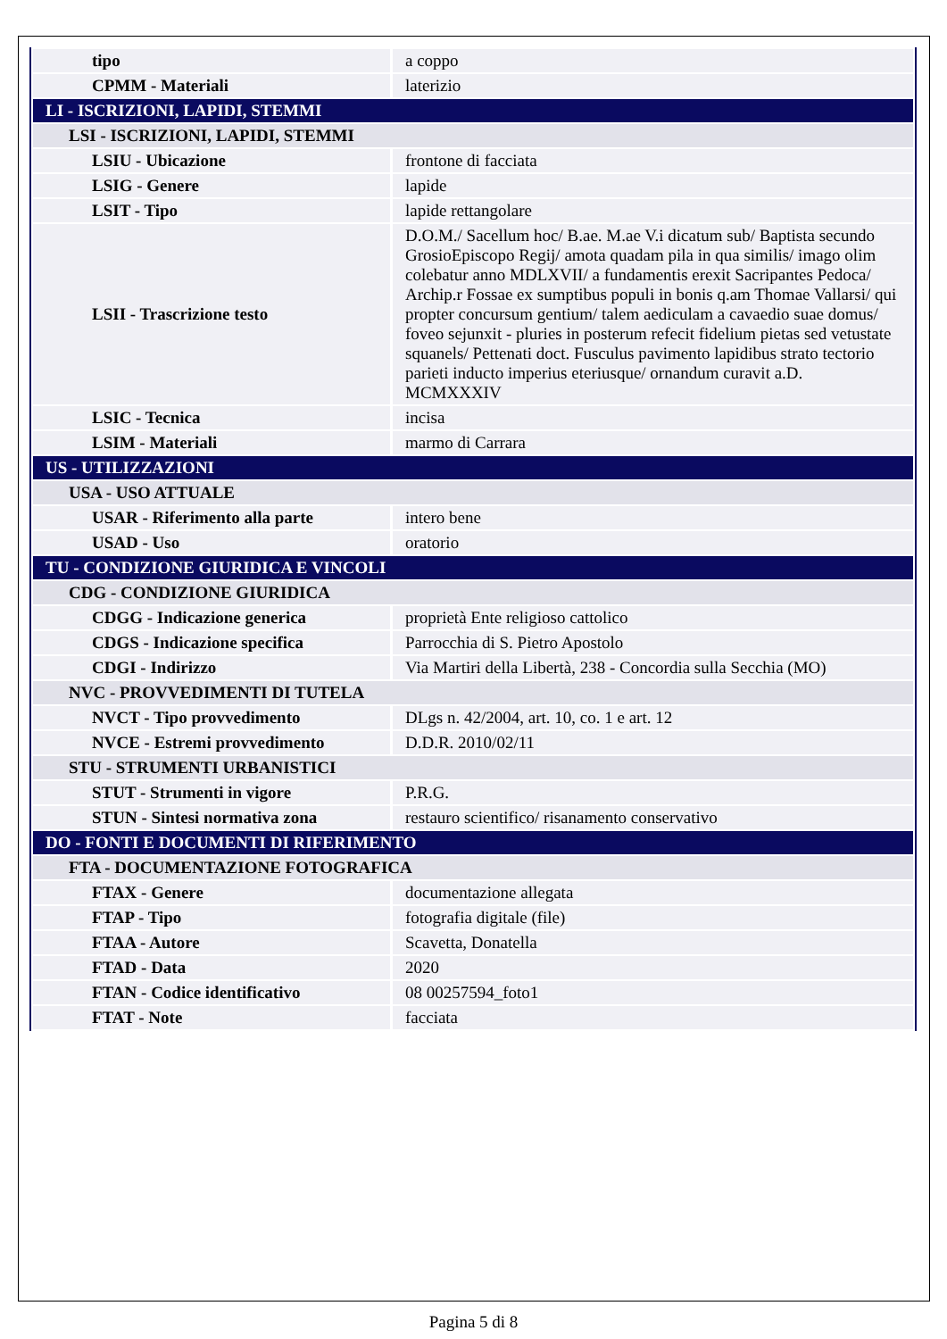| tipo | a coppo |
| CPMM - Materiali | laterizio |
| LI - ISCRIZIONI, LAPIDI, STEMMI | |
| LSI - ISCRIZIONI, LAPIDI, STEMMI | |
| LSIU - Ubicazione | frontone di facciata |
| LSIG - Genere | lapide |
| LSIT - Tipo | lapide rettangolare |
| LSII - Trascrizione testo | D.O.M./ Sacellum hoc/ B.ae. M.ae V.i dicatum sub/ Baptista secundo GrosioEpiscopo Regij/ amota quadam pila in qua similis/ imago olim colebatur anno MDLXVII/ a fundamentis erexit Sacripantes Pedoca/ Archip.r Fossae ex sumptibus populi in bonis q.am Thomae Vallarsi/ qui propter concursum gentium/ talem aediculam a cavaedio suae domus/ foveo sejunxit - pluries in posterum refecit fidelium pietas sed vetustate squanels/ Pettenati doct. Fusculus pavimento lapidibus strato tectorio parieti inducto imperius eteriusque/ ornandum curavit a.D. MCMXXXIV |
| LSIC - Tecnica | incisa |
| LSIM - Materiali | marmo di Carrara |
| US - UTILIZZAZIONI | |
| USA - USO ATTUALE | |
| USAR - Riferimento alla parte | intero bene |
| USAD - Uso | oratorio |
| TU - CONDIZIONE GIURIDICA E VINCOLI | |
| CDG - CONDIZIONE GIURIDICA | |
| CDGG - Indicazione generica | proprietà Ente religioso cattolico |
| CDGS - Indicazione specifica | Parrocchia di S. Pietro Apostolo |
| CDGI - Indirizzo | Via Martiri della Libertà, 238 - Concordia sulla Secchia (MO) |
| NVC - PROVVEDIMENTI DI TUTELA | |
| NVCT - Tipo provvedimento | DLgs n. 42/2004, art. 10, co. 1 e art. 12 |
| NVCE - Estremi provvedimento | D.D.R. 2010/02/11 |
| STU - STRUMENTI URBANISTICI | |
| STUT - Strumenti in vigore | P.R.G. |
| STUN - Sintesi normativa zona | restauro scientifico/ risanamento conservativo |
| DO - FONTI E DOCUMENTI DI RIFERIMENTO | |
| FTA - DOCUMENTAZIONE FOTOGRAFICA | |
| FTAX - Genere | documentazione allegata |
| FTAP - Tipo | fotografia digitale (file) |
| FTAA - Autore | Scavetta, Donatella |
| FTAD - Data | 2020 |
| FTAN - Codice identificativo | 08 00257594_foto1 |
| FTAT - Note | facciata |
Pagina 5 di 8